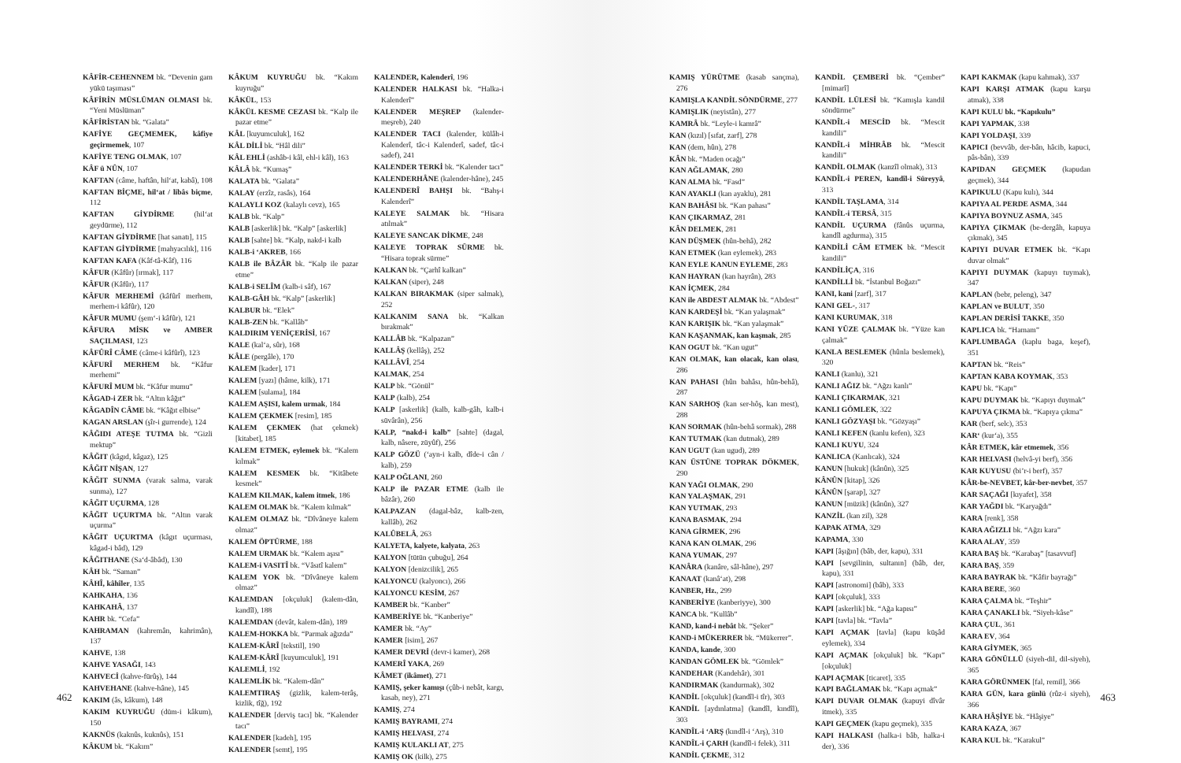KÂFİR-CEHENNEM bk. “Devenin gam yükü taşıması”
KÂFİRİN MÜSLÜMAN OLMASI bk. “Yeni Müslüman”
KÂFİRİSTAN bk. “Galata”
KAFİYE GEÇMEMEK, kâfiye geçirmemek, 107
KAFİYE TENG OLMAK, 107
KÂF ü NÛN, 107
KAFTAN (câme, haftân, hil‘at, kabâ), 108
KAFTAN BİÇME, hil‘at / libâs biçme, 112
KAFTAN GİYDİRME (hil‘at geydürme), 112
KAFTAN GİYDİRME [hat sanatı], 115
KAFTAN GİYDİRME [mahyacılık], 116
KAFTAN KAFA (Kâf-tâ-Kâf), 116
KÂFUR (Kâfûr) [ırmak], 117
KÂFUR (Kâfûr), 117
KÂFUR MERHEMİ (kâfûrî merhem, merhem-i kâfûr), 120
KÂFUR MUMU (şem‘-i kâfûr), 121
KÂFURA MİSK ve AMBER SAÇILMASI, 123
KÂFÛRÎ CÂME (câme-i kâfûrî), 123
KÂFURÎ MERHEM bk. “Kâfur merhemi”
KÂFURÎ MUM bk. “Kâfur mumu”
KÂGAD-i ZER bk. “Altın kâğıt”
KÂGADÎN CÂME bk. “Kâğıt elbise”
KAGAN ARSLAN (şîr-i gurrende), 124
KÂĞIDI ATEŞE TUTMA bk. “Gizli mektup”
KÂĞIT (kâgıd, kâgaz), 125
KÂĞIT NİŞAN, 127
KÂĞIT SUNMA (varak salma, varak sunma), 127
KÂĞIT UÇURMA, 128
KÂĞIT UÇURTMA bk. “Altın varak uçurma”
KÂĞIT UÇURTMA (kâgıt uçurması, kâgad-i bâd), 129
KÂĞITHANE (Sa‘d-âbâd), 130
KÂH bk. “Saman”
KÂHÎ, kâhîler, 135
KAHKAHA, 136
KAHKAHÂ, 137
KAHR bk. “Cefa”
KAHRAMAN (kahremân, kahrimân), 137
KAHVE, 138
KAHVE YASAĞI, 143
KAHVECİ (kahve-fürûş), 144
KAHVEHANE (kahve-hâne), 145
KAKIM (âs, kâkum), 148
KAKIM KUYRUĞU (düm-i kâkum), 150
KAKNÜS (kaknûs, kuknûs), 151
KÂKUM bk. “Kakım”
KÂKUM KUYRUĞU bk. “Kakım kuyruğu”
KÂKÜL, 153
KÂKÜL KESME CEZASI bk. “Kalp ile pazar etme”
KÂL [kuyumculuk], 162
KÂL DİLİ bk. “Hâl dili”
KÂL EHLİ (ashâb-i kâl, ehl-i kâl), 163
KÂLÂ bk. “Kumaş”
KALATA bk. “Galata”
KALAY (erzîz, rasâs), 164
KALAYLI KOZ (kalaylı cevz), 165
KALB bk. “Kalp”
KALB [askerlik] bk. “Kalp” [askerlik]
KALB [sahte] bk. “Kalp, nakd-i kalb
KALB-i ‘AKREB, 166
KALB ile BÂZÂR bk. “Kalp ile pazar etme”
KALB-i SELÎM (kalb-i sâf), 167
KALB-GÂH bk. “Kalp” [askerlik]
KALBUR bk. “Elek”
KALB-ZEN bk. “Kallâb”
KALDIRIM YENİÇERİSİ, 167
KALE (kal‘a, sûr), 168
KÂLE (pergâle), 170
KALEM [kader], 171
KALEM [yazı] (hâme, kilk), 171
KALEM [sulama], 184
KALEM AŞISI, kalem urmak, 184
KALEM ÇEKMEK [resim], 185
KALEM ÇEKMEK (hat çekmek) [kitabet], 185
KALEM ETMEK, eylemek bk. “Kalem kılmak”
KALEM KESMEK bk. “Kitâbete kesmek”
KALEM KILMAK, kalem itmek, 186
KALEM OLMAK bk. “Kalem kılmak”
KALEM OLMAZ bk. “Dîvâneye kalem olmaz”
KALEM ÖPTÜRME, 188
KALEM URMAK bk. “Kalem aşısı”
KALEM-i VASITÎ bk. “Vâsıtî kalem”
KALEM YOK bk. “Dîvâneye kalem olmaz”
KALEMDAN [okçuluk] (kalem-dân, kandîl), 188
KALEMDAN (devât, kalem-dân), 189
KALEM-HOKKA bk. “Parmak ağızda”
KALEM-KÂRÎ [tekstil], 190
KALEM-KÂRÎ [kuyumculuk], 191
KALEMLİ, 192
KALEMLİK bk. “Kalem-dân”
KALEMTIRAŞ (gizlik, kalem-terâş, kizlik, tîğ), 192
KALENDER [derviş tacı] bk. “Kalender tacı”
KALENDER [kadeh], 195
KALENDER [semt], 195
KALENDER, Kalenderî, 196
KALENDER HALKASI bk. “Halka-i Kalenderî”
KALENDER MEŞREP (kalender-meşreb), 240
KALENDER TACI (kalender, külâh-i Kalenderî, tâc-i Kalenderî, sadef, tâc-i sadef), 241
KALENDER TERKİ bk. “Kalender tacı”
KALENDERHÂNE (kalender-hâne), 245
KALENDERÎ BAHŞI bk. “Bahş-i Kalenderî”
KALEYE SALMAK bk. “Hisara atılmak”
KALEYE SANCAK DİKME, 248
KALEYE TOPRAK SÜRME bk. “Hisara toprak sürme”
KALKAN bk. “Çarhî kalkan”
KALKAN (siper), 248
KALKAN BIRAKMAK (siper salmak), 252
KALKANIM SANA bk. “Kalkan bırakmak”
KALLÂB bk. “Kalpazan”
KALLÂŞ (kellâş), 252
KALLÂVÎ, 254
KALMAK, 254
KALP bk. “Gönül”
KALP (kalb), 254
KALP [askerlik] (kalb, kalb-gâh, kalb-i süvârân), 256
KALP, “nakd-i kalb” [sahte] (dagal, kalb, nâsere, züyûf), 256
KALP GÖZÜ (‘ayn-i kalb, dîde-i cân / kalb), 259
KALP OĞLANI, 260
KALP ile PAZAR ETME (kalb ile bâzâr), 260
KALPAZAN (dagal-bâz, kalb-zen, kallâb), 262
KALÛBELÂ, 263
KALYETA, kalyete, kalyata, 263
KALYON [tütün çubuğu], 264
KALYON [denizcilik], 265
KALYONCU (kalyoncı), 266
KALYONCU KESİM, 267
KAMBER bk. “Kanber”
KAMBERİYE bk. “Kanberiye”
KAMER bk. “Ay”
KAMER [isim], 267
KAMER DEVRİ (devr-i kamer), 268
KAMERÎ YAKA, 269
KÂMET (ikâmet), 271
KAMIŞ, şeker kamışı (çûb-i nebât, kargı, kasab, ney), 271
KAMIŞ, 274
KAMIŞ BAYRAMI, 274
KAMIŞ HELVASI, 274
KAMIŞ KULAKLI AT, 275
KAMIŞ OK (kilk), 275
462
KAMIŞ YÜRÜTME (kasab sançma), 276
KAMIŞLA KANDİL SÖNDÜRME, 277
KAMIŞLIK (neyistân), 277
KAMRÂ bk. “Leyle-i kamrâ”
KAN (kızıl) [sıfat, zarf], 278
KAN (dem, hûn), 278
KÂN bk. “Maden ocağı”
KAN AĞLAMAK, 280
KAN ALMA bk. “Fasd”
KAN AYAKLI (kan ayaklu), 281
KAN BAHÂSI bk. “Kan pahası”
KAN ÇIKARMAZ, 281
KÂN DELMEK, 281
KAN DÜŞMEK (hûn-behâ), 282
KAN ETMEK (kan eylemek), 283
KAN EYLE KANUN EYLEME, 283
KAN HAYRAN (kan hayrân), 283
KAN İÇMEK, 284
KAN ile ABDEST ALMAK bk. “Abdest”
KAN KARDEŞİ bk. “Kan yalaşmak”
KAN KARIŞIK bk. “Kan yalaşmak”
KAN KAŞANMAK, kan kaşmak, 285
KAN OGUT bk. “Kan ugut”
KAN OLMAK, kan olacak, kan olası, 286
KAN PAHASI (hûn bahâsı, hûn-behâ), 287
KAN SARHOŞ (kan ser-hôş, kan mest), 288
KAN SORMAK (hûn-behâ sormak), 288
KAN TUTMAK (kan dutmak), 289
KAN UGUT (kan ugud), 289
KAN ÜSTÜNE TOPRAK DÖKMEK, 290
KAN YAĞI OLMAK, 290
KAN YALAŞMAK, 291
KAN YUTMAK, 293
KANA BASMAK, 294
KANA GİRMEK, 296
KANA KAN OLMAK, 296
KANA YUMAK, 297
KANÂRA (kanâre, sâl-hâne), 297
KANAAT (kanâ‘at), 298
KANBER, Hz., 299
KANBERİYE (kanberiyye), 300
KANCA bk. “Kullâb”
KAND, kand-i nebât bk. “Şeker”
KAND-i MÜKERRER bk. “Mükerrer”.
KANDA, kande, 300
KANDAN GÖMLEK bk. “Gömlek”
KANDEHAR (Kandehâr), 301
KANDIRMAK (kandurmak), 302
KANDİL [okçuluk] (kandîl-i tîr), 303
KANDİL [aydınlatma] (kandîl, kındîl), 303
KANDÎL-i ‘ARŞ (kındîl-i ‘Arş), 310
KANDÎL-i ÇARH (kandîl-i felek), 311
KANDİL ÇEKME, 312
KANDİL ÇEMBERİ bk. “Çember” [mimarî]
KANDİL LÜLESİ bk. “Kamışla kandil söndürme”
KANDÎL-i MESCİD bk. “Mescit kandili”
KANDÎL-i MİHRÂB bk. “Mescit kandili”
KANDİL OLMAK (kanzîl olmak), 313
KANDÎL-i PEREN, kandîl-i Süreyyâ, 313
KANDİL TAŞLAMA, 314
KANDÎL-i TERSÂ, 315
KANDİL UÇURMA (fânûs uçurma, kandîl agdurma), 315
KANDİLİ CÂM ETMEK bk. “Mescit kandili”
KANDİLİÇA, 316
KANDİLLİ bk. “İstanbul Boğazı”
KANI, kani [zarf], 317
KANI GEL-, 317
KANI KURUMAK, 318
KANI YÜZE ÇALMAK bk. “Yüze kan çalmak”
KANLA BESLEMEK (hûnla beslemek), 320
KANLI (kanlu), 321
KANLI AĞIZ bk. “Ağzı kanlı”
KANLI ÇIKARMAK, 321
KANLI GÖMLEK, 322
KANLI GÖZYAŞI bk. “Gözyaşı”
KANLI KEFEN (kanlu kefen), 323
KANLI KUYU, 324
KANLICA (Kanlıcak), 324
KANUN [hukuk] (kânûn), 325
KÂNÛN [kitap], 326
KÂNÛN [şarap], 327
KANUN [müzik] (kânûn), 327
KANZİL (kan zil), 328
KAPAK ATMA, 329
KAPAMA, 330
KAPI [âşığın] (bâb, der, kapu), 331
KAPI [sevgilinin, sultanın] (bâb, der, kapu), 331
KAPI [astronomi] (bâb), 333
KAPI [okçuluk], 333
KAPI [askerlik] bk. “Ağa kapısı”
KAPI [tavla] bk. “Tavla”
KAPI AÇMAK [tavla] (kapu küşâd eylemek), 334
KAPI AÇMAK [okçuluk] bk. “Kapı” [okçuluk]
KAPI AÇMAK [ticaret], 335
KAPI BAĞLAMAK bk. “Kapı açmak”
KAPI DUVAR OLMAK (kapuyi dîvâr itmek), 335
KAPI GEÇMEK (kapu geçmek), 335
KAPI HALKASI (halka-i bâb, halka-i der), 336
KAPI KAKMAK (kapu kahmak), 337
KAPI KARŞI ATMAK (kapu karşu atmak), 338
KAPI KULU bk. “Kapıkulu”
KAPI YAPMAK, 338
KAPI YOLDAŞI, 339
KAPICI (bevvâb, der-bân, hâcib, kapuci, pâs-bân), 339
KAPIDAN GEÇMEK (kapudan geçmek), 344
KAPIKULU (Kapu kulı), 344
KAPIYA AL PERDE ASMA, 344
KAPIYA BOYNUZ ASMA, 345
KAPIYA ÇIKMAK (be-dergâh, kapuya çıkmak), 345
KAPIYI DUVAR ETMEK bk. “Kapı duvar olmak”
KAPIYI DUYMAK (kapuyı tuymak), 347
KAPLAN (bebr, peleng), 347
KAPLAN ve BULUT, 350
KAPLAN DERİSİ TAKKE, 350
KAPLICA bk. “Hamam”
KAPLUMBAĞA (kaplu baga, keşef), 351
KAPTAN bk. “Reis”
KAPTAN KABA KOYMAK, 353
KAPU bk. “Kapı”
KAPU DUYMAK bk. “Kapıyı duymak”
KAPUYA ÇIKMA bk. “Kapıya çıkma”
KAR (berf, selc), 353
KAR‘ (kur‘a), 355
KÂR ETMEK, kâr etmemek, 356
KAR HELVASI (helvâ-yi berf), 356
KAR KUYUSU (bi’r-i berf), 357
KÂR-be-NEVBET, kâr-ber-nevbet, 357
KAR SAÇAĞI [kıyafet], 358
KAR YAĞDI bk. “Karyağdı”
KARA [renk], 358
KARA AĞIZLI bk. “Ağzı kara”
KARA ALAY, 359
KARA BAŞ bk. “Karabaş” [tasavvuf]
KARA BAŞ, 359
KARA BAYRAK bk. “Kâfir bayrağı”
KARA BERE, 360
KARA ÇALMA bk. “Teşhir”
KARA ÇANAKLI bk. “Siyeh-kâse”
KARA ÇUL, 361
KARA EV, 364
KARA GİYMEK, 365
KARA GÖNÜLLÜ (siyeh-dil, dil-siyeh), 365
KARA GÖRÜNMEK [fal, remil], 366
KARA GÜN, kara günlü (rûz-i siyeh), 366
KARA HÂŞİYE bk. “Hâşiye”
KARA KAZA, 367
KARA KUL bk. “Karakul”
463